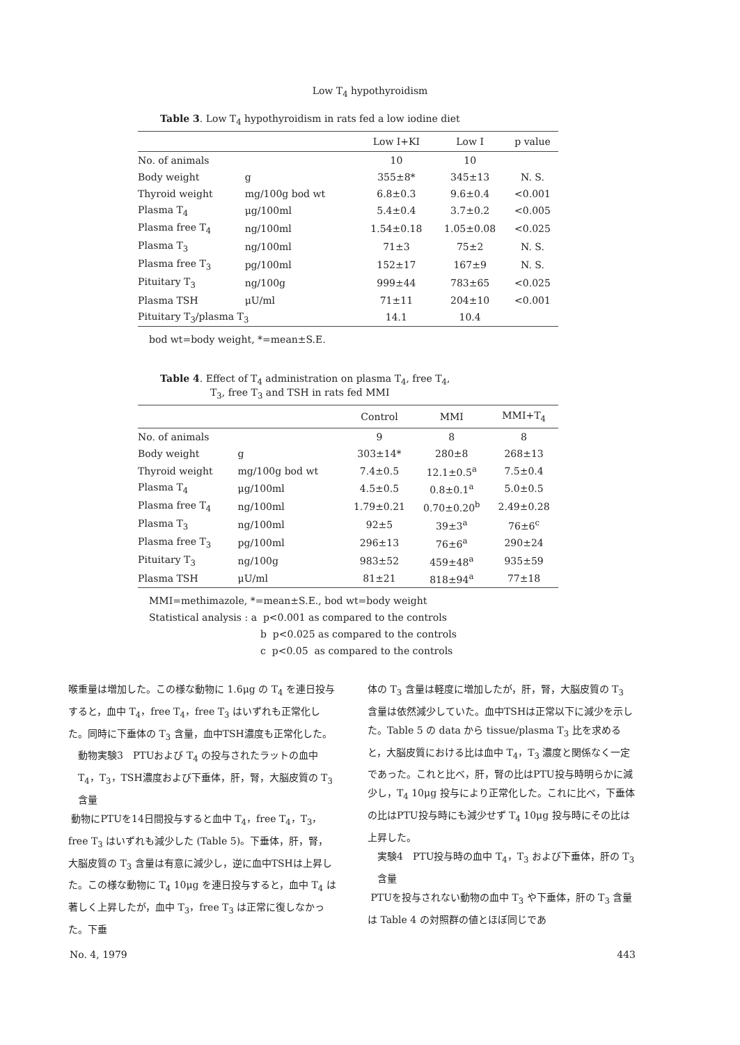Low T<sub>4</sub> hypothyroidism
Table 3. Low T<sub>4</sub> hypothyroidism in rats fed a low iodine diet
| | | Low I+KI | Low I | p value |
| --- | --- | --- | --- | --- |
| No. of animals | | 10 | 10 | |
| Body weight | g | 355±8* | 345±13 | N. S. |
| Thyroid weight | mg/100g bod wt | 6.8±0.3 | 9.6±0.4 | <0.001 |
| Plasma T<sub>4</sub> | μg/100ml | 5.4±0.4 | 3.7±0.2 | <0.005 |
| Plasma free T<sub>4</sub> | ng/100ml | 1.54±0.18 | 1.05±0.08 | <0.025 |
| Plasma T<sub>3</sub> | ng/100ml | 71±3 | 75±2 | N. S. |
| Plasma free T<sub>3</sub> | pg/100ml | 152±17 | 167±9 | N. S. |
| Pituitary T<sub>3</sub> | ng/100g | 999±44 | 783±65 | <0.025 |
| Plasma TSH | μU/ml | 71±11 | 204±10 | <0.001 |
| Pituitary T<sub>3</sub>/plasma T<sub>3</sub> | | 14.1 | 10.4 | |
bod wt=body weight, *=mean±S.E.
Table 4. Effect of T<sub>4</sub> administration on plasma T<sub>4</sub>, free T<sub>4</sub>,
T<sub>3</sub>, free T<sub>3</sub> and TSH in rats fed MMI
| | | Control | MMI | MMI+T<sub>4</sub> |
| --- | --- | --- | --- | --- |
| No. of animals | | 9 | 8 | 8 |
| Body weight | g | 303±14* | 280±8 | 268±13 |
| Thyroid weight | mg/100g bod wt | 7.4±0.5 | 12.1±0.5<sup>a</sup> | 7.5±0.4 |
| Plasma T<sub>4</sub> | μg/100ml | 4.5±0.5 | 0.8±0.1<sup>a</sup> | 5.0±0.5 |
| Plasma free T<sub>4</sub> | ng/100ml | 1.79±0.21 | 0.70±0.20<sup>b</sup> | 2.49±0.28 |
| Plasma T<sub>3</sub> | ng/100ml | 92±5 | 39±3<sup>a</sup> | 76±6<sup>c</sup> |
| Plasma free T<sub>3</sub> | pg/100ml | 296±13 | 76±6<sup>a</sup> | 290±24 |
| Pituitary T<sub>3</sub> | ng/100g | 983±52 | 459±48<sup>a</sup> | 935±59 |
| Plasma TSH | μU/ml | 81±21 | 818±94<sup>a</sup> | 77±18 |
MMI=methimazole, *=mean±S.E., bod wt=body weight
Statistical analysis : a p<0.001 as compared to the controls
b p<0.025 as compared to the controls
c p<0.05 as compared to the controls
喉重量は増加した。この様な動物に 1.6μg の T<sub>4</sub> を連日投与すると，血中 T<sub>4</sub>，free T<sub>4</sub>，free T<sub>3</sub> はいずれも正常化した。同時に下垂体の T<sub>3</sub> 含量，血中TSH濃度も正常化した。
動物実験3　PTUおよび T<sub>4</sub> の投与されたラットの血中 T<sub>4</sub>，T<sub>3</sub>，TSH濃度および下垂体，肝，腎，大脳皮質の T<sub>3</sub> 含量
動物にPTUを14日間投与すると血中 T<sub>4</sub>，free T<sub>4</sub>，T<sub>3</sub>，free T<sub>3</sub> はいずれも減少した (Table 5)。下垂体，肝，腎，大脳皮質の T<sub>3</sub> 含量は有意に減少し，逆に血中TSHは上昇した。この様な動物に T<sub>4</sub> 10μg を連日投与すると，血中 T<sub>4</sub> は著しく上昇したが，血中 T<sub>3</sub>，free T<sub>3</sub> は正常に復しなかった。下垂
体の T<sub>3</sub> 含量は軽度に増加したが，肝，腎，大脳皮質の T<sub>3</sub> 含量は依然減少していた。血中TSHは正常以下に減少を示した。Table 5 の data から tissue/plasma T<sub>3</sub> 比を求めると，大脳皮質における比は血中 T<sub>4</sub>，T<sub>3</sub> 濃度と関係なく一定であった。これと比べ，肝，腎の比はPTU投与時明らかに減少し，T<sub>4</sub> 10μg 投与により正常化した。これに比べ，下垂体の比はPTU投与時にも減少せず T<sub>4</sub> 10μg 投与時にその比は上昇した。
実験4　PTU投与時の血中 T<sub>4</sub>，T<sub>3</sub> および下垂体，肝の T<sub>3</sub> 含量
PTUを投与されない動物の血中 T<sub>3</sub> や下垂体，肝の T<sub>3</sub> 含量は Table 4 の対照群の値とほぼ同じであ
No. 4, 1979 443